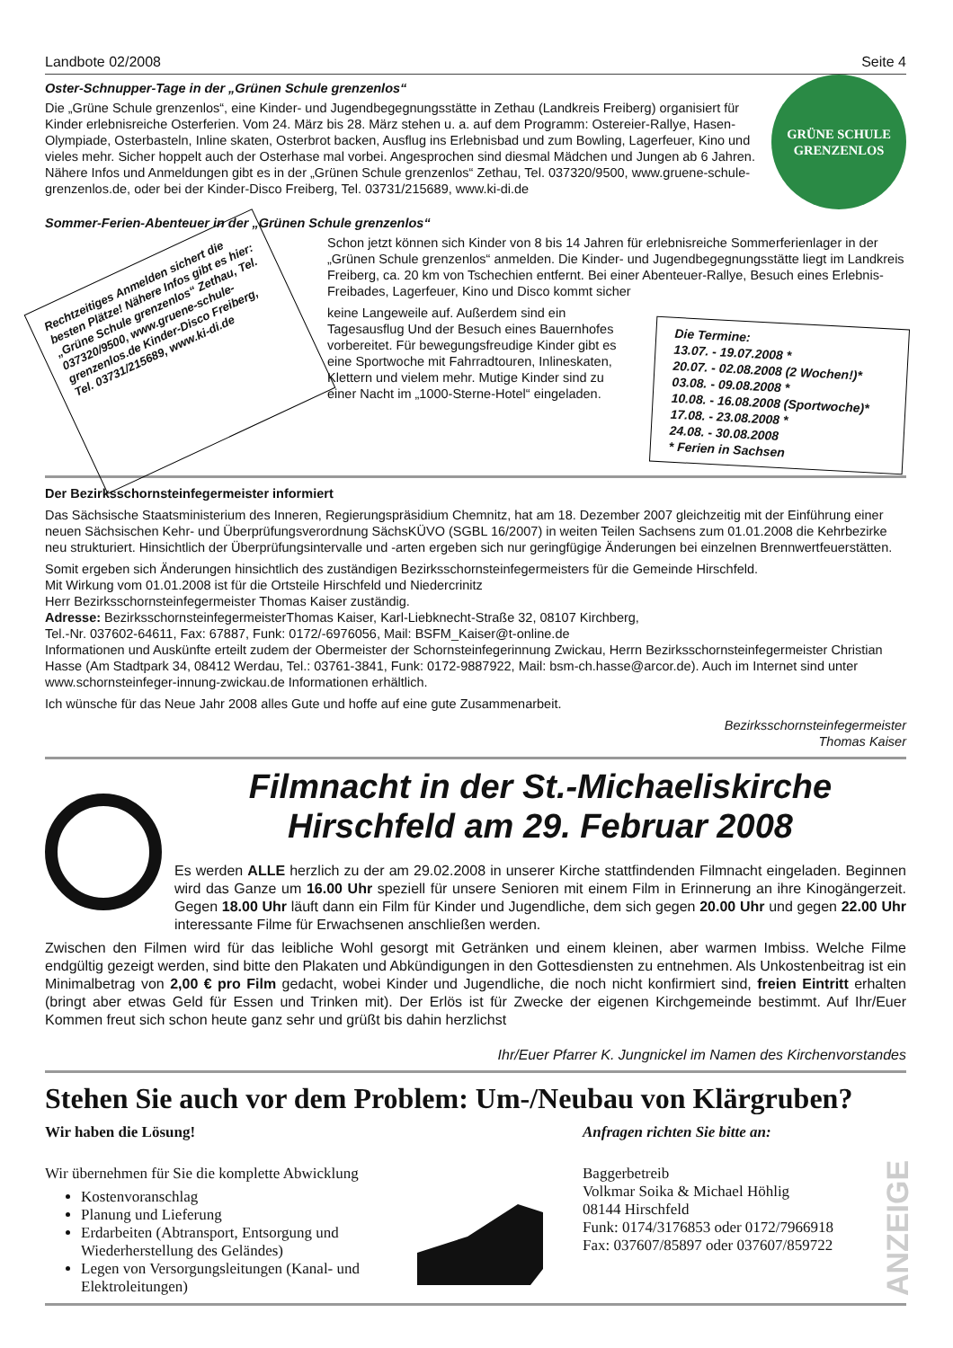Landbote 02/2008 Seite 4
Oster-Schnupper-Tage in der „Grünen Schule grenzenlos“
Die „Grüne Schule grenzenlos“, eine Kinder- und Jugendbegegnungsstätte in Zethau (Landkreis Freiberg) organisiert für Kinder erlebnisreiche Osterferien. Vom 24. März bis 28. März stehen u. a. auf dem Programm: Ostereier-Rallye, Hasen-Olympiade, Osterbasteln, Inline skaten, Osterbrot backen, Ausflug ins Erlebnisbad und zum Bowling, Lagerfeuer, Kino und vieles mehr. Sicher hoppelt auch der Osterhase mal vorbei. Angesprochen sind diesmal Mädchen und Jungen ab 6 Jahren. Nähere Infos und Anmeldungen gibt es in der „Grünen Schule grenzenlos“ Zethau, Tel. 037320/9500, www.gruene-schule-grenzenlos.de, oder bei der Kinder-Disco Freiberg, Tel. 03731/215689, www.ki-di.de
GRÜNE SCHULE
GRENZENLOS
Sommer-Ferien-Abenteuer in der „Grünen Schule grenzenlos“
Rechtzeitiges Anmelden sichert die besten Plätze! Nähere Infos gibt es hier: „Grüne Schule grenzenlos“ Zethau, Tel. 037320/9500, www.gruene-schule-grenzenlos.de Kinder-Disco Freiberg, Tel. 03731/215689, www.ki-di.de
Schon jetzt können sich Kinder von 8 bis 14 Jahren für erlebnisreiche Sommerferienlager in der „Grünen Schule grenzenlos“ anmelden. Die Kinder- und Jugendbegegnungsstätte liegt im Landkreis Freiberg, ca. 20 km von Tschechien entfernt. Bei einer Abenteuer-Rallye, Besuch eines Erlebnis-Freibades, Lagerfeuer, Kino und Disco kommt sicher
keine Langeweile auf. Außerdem sind ein Tagesausflug Und der Besuch eines Bauernhofes vorbereitet. Für bewegungsfreudige Kinder gibt es eine Sportwoche mit Fahrradtouren, Inlineskaten, Klettern und vielem mehr. Mutige Kinder sind zu einer Nacht im „1000-Sterne-Hotel“ eingeladen.
Die Termine:
13.07. - 19.07.2008 *
20.07. - 02.08.2008 (2 Wochen!)*
03.08. - 09.08.2008 *
10.08. - 16.08.2008 (Sportwoche)*
17.08. - 23.08.2008 *
24.08. - 30.08.2008
* Ferien in Sachsen
Der Bezirksschornsteinfegermeister informiert
Das Sächsische Staatsministerium des Inneren, Regierungspräsidium Chemnitz, hat am 18. Dezember 2007 gleichzeitig mit der Einführung einer neuen Sächsischen Kehr- und Überprüfungsverordnung SächsKÜVO (SGBL 16/2007) in weiten Teilen Sachsens zum 01.01.2008 die Kehrbezirke neu strukturiert. Hinsichtlich der Überprüfungsintervalle und -arten ergeben sich nur geringfügige Änderungen bei einzelnen Brennwertfeuerstätten.
Somit ergeben sich Änderungen hinsichtlich des zuständigen Bezirksschornsteinfegermeisters für die Gemeinde Hirschfeld.
Mit Wirkung vom 01.01.2008 ist für die Ortsteile Hirschfeld und Niedercrinitz
Herr Bezirksschornsteinfegermeister Thomas Kaiser zuständig.
Adresse: BezirksschornsteinfegermeisterThomas Kaiser, Karl-Liebknecht-Straße 32, 08107 Kirchberg,
Tel.-Nr. 037602-64611, Fax: 67887, Funk: 0172/-6976056, Mail: BSFM_Kaiser@t-online.de
Informationen und Auskünfte erteilt zudem der Obermeister der Schornsteinfegerinnung Zwickau, Herrn Bezirksschornsteinfegermeister Christian Hasse (Am Stadtpark 34, 08412 Werdau, Tel.: 03761-3841, Funk: 0172-9887922, Mail: bsm-ch.hasse@arcor.de). Auch im Internet sind unter www.schornsteinfeger-innung-zwickau.de Informationen erhältlich.
Ich wünsche für das Neue Jahr 2008 alles Gute und hoffe auf eine gute Zusammenarbeit.
Bezirksschornsteinfegermeister
Thomas Kaiser
Filmnacht in der St.-Michaeliskirche
Hirschfeld am 29. Februar 2008
Es werden ALLE herzlich zu der am 29.02.2008 in unserer Kirche stattfindenden Filmnacht eingeladen. Beginnen wird das Ganze um 16.00 Uhr speziell für unsere Senioren mit einem Film in Erinnerung an ihre Kinogängerzeit. Gegen 18.00 Uhr läuft dann ein Film für Kinder und Jugendliche, dem sich gegen 20.00 Uhr und gegen 22.00 Uhr interessante Filme für Erwachsenen anschließen werden.
Zwischen den Filmen wird für das leibliche Wohl gesorgt mit Getränken und einem kleinen, aber warmen Imbiss. Welche Filme endgültig gezeigt werden, sind bitte den Plakaten und Abkündigungen in den Gottesdiensten zu entnehmen. Als Unkostenbeitrag ist ein Minimalbetrag von 2,00 € pro Film gedacht, wobei Kinder und Jugendliche, die noch nicht konfirmiert sind, freien Eintritt erhalten (bringt aber etwas Geld für Essen und Trinken mit). Der Erlös ist für Zwecke der eigenen Kirchgemeinde bestimmt. Auf Ihr/Euer Kommen freut sich schon heute ganz sehr und grüßt bis dahin herzlichst
Ihr/Euer Pfarrer K. Jungnickel im Namen des Kirchenvorstandes
Stehen Sie auch vor dem Problem: Um-/Neubau von Klärgruben?
Wir haben die Lösung!
Wir übernehmen für Sie die komplette Abwicklung
Kostenvoranschlag
Planung und Lieferung
Erdarbeiten (Abtransport, Entsorgung und Wiederherstellung des Geländes)
Legen von Versorgungsleitungen (Kanal- und Elektroleitungen)
Anfragen richten Sie bitte an:
Baggerbetreib
Volkmar Soika & Michael Höhlig
08144 Hirschfeld
Funk: 0174/3176853 oder 0172/7966918
Fax: 037607/85897 oder 037607/859722
ANZEIGE